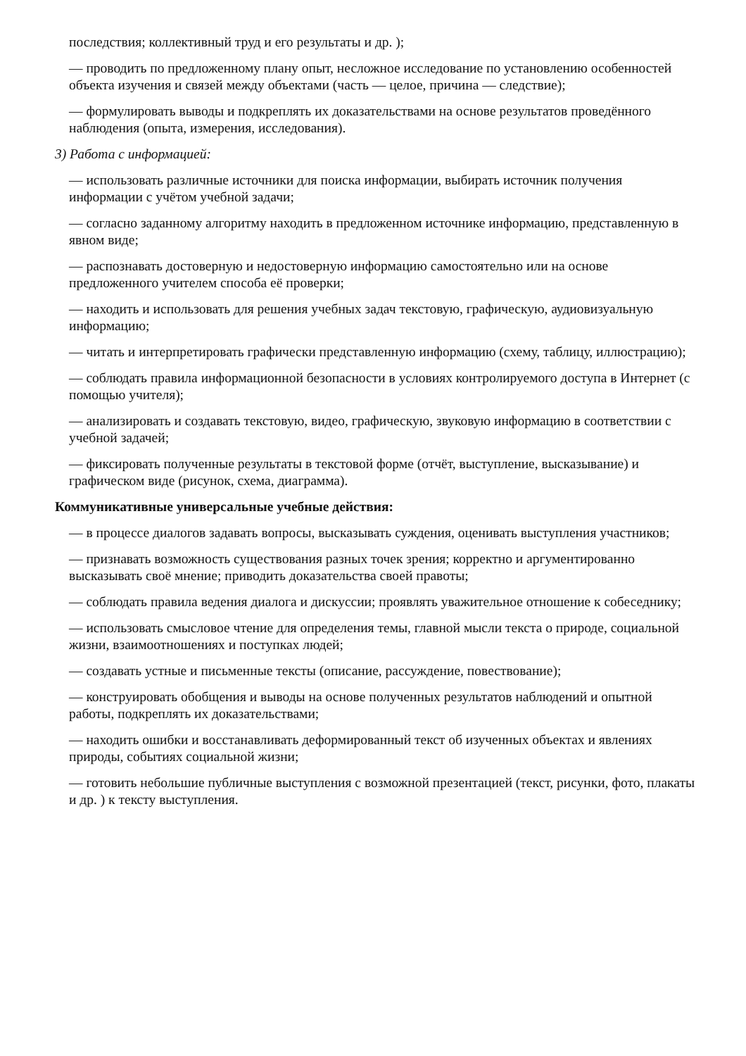последствия; коллективный труд и его результаты и др. );
— проводить по предложенному плану опыт, несложное исследование по установлению особенностей объекта изучения и связей между объектами (часть — целое, причина — следствие);
— формулировать выводы и подкреплять их доказательствами на основе результатов проведённого наблюдения (опыта, измерения, исследования).
3) Работа с информацией:
— использовать различные источники для поиска информации, выбирать источник получения информации с учётом учебной задачи;
— согласно заданному алгоритму находить в предложенном источнике информацию, представленную в явном виде;
— распознавать достоверную и недостоверную информацию самостоятельно или на основе предложенного учителем способа её проверки;
— находить и использовать для решения учебных задач текстовую, графическую, аудиовизуальную информацию;
— читать и интерпретировать графически представленную информацию (схему, таблицу, иллюстрацию);
— соблюдать правила информационной безопасности в условиях контролируемого доступа в Интернет (с помощью учителя);
— анализировать и создавать текстовую, видео, графическую, звуковую информацию в соответствии с учебной задачей;
— фиксировать полученные результаты в текстовой форме (отчёт, выступление, высказывание) и графическом виде (рисунок, схема, диаграмма).
Коммуникативные универсальные учебные действия:
— в процессе диалогов задавать вопросы, высказывать суждения, оценивать выступления участников;
— признавать возможность существования разных точек зрения; корректно и аргументированно высказывать своё мнение; приводить доказательства своей правоты;
— соблюдать правила ведения диалога и дискуссии; проявлять уважительное отношение к собеседнику;
— использовать смысловое чтение для определения темы, главной мысли текста о природе, социальной жизни, взаимоотношениях и поступках людей;
— создавать устные и письменные тексты (описание, рассуждение, повествование);
— конструировать обобщения и выводы на основе полученных результатов наблюдений и опытной работы, подкреплять их доказательствами;
— находить ошибки и восстанавливать деформированный текст об изученных объектах и явлениях природы, событиях социальной жизни;
— готовить небольшие публичные выступления с возможной презентацией (текст, рисунки, фото, плакаты и др. ) к тексту выступления.